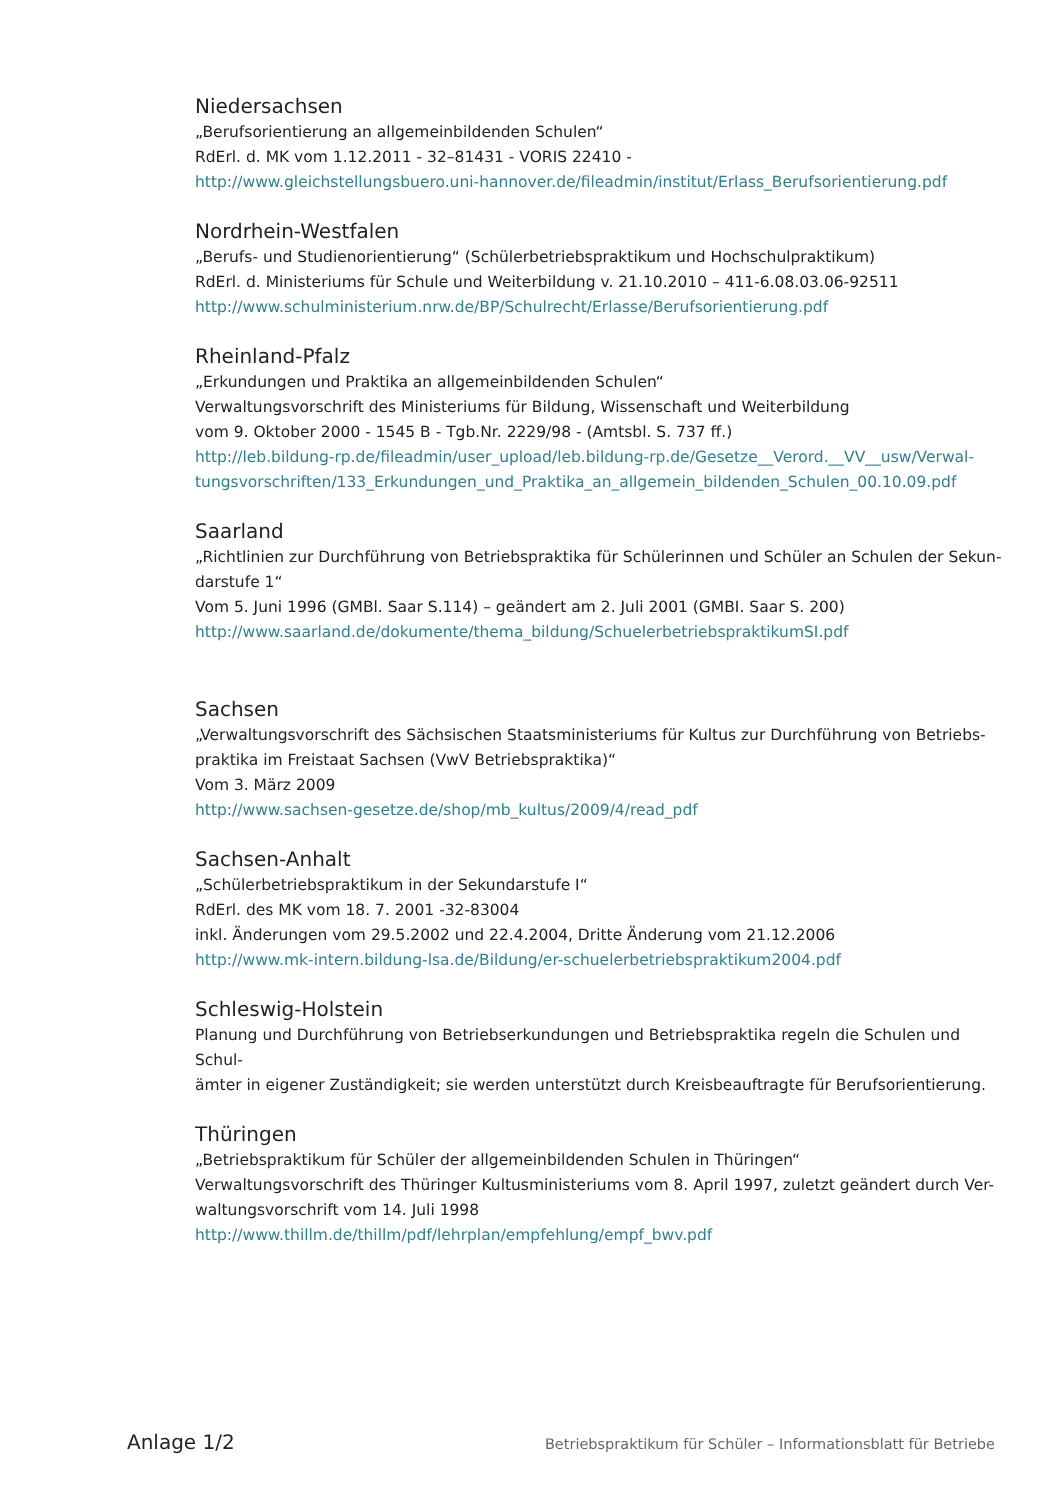Niedersachsen
„Berufsorientierung an allgemeinbildenden Schulen“
RdErl. d. MK vom 1.12.2011 - 32–81431 - VORIS 22410 -
http://www.gleichstellungsbuero.uni-hannover.de/fileadmin/institut/Erlass_Berufsorientierung.pdf
Nordrhein-Westfalen
„Berufs- und Studienorientierung“ (Schülerbetriebspraktikum und Hochschulpraktikum)
RdErl. d. Ministeriums für Schule und Weiterbildung v. 21.10.2010 – 411-6.08.03.06-92511
http://www.schulministerium.nrw.de/BP/Schulrecht/Erlasse/Berufsorientierung.pdf
Rheinland-Pfalz
„Erkundungen und Praktika an allgemeinbildenden Schulen“
Verwaltungsvorschrift des Ministeriums für Bildung, Wissenschaft und Weiterbildung
vom 9. Oktober 2000 - 1545 B - Tgb.Nr. 2229/98 - (Amtsbl. S. 737 ff.)
http://leb.bildung-rp.de/fileadmin/user_upload/leb.bildung-rp.de/Gesetze__Verord.__VV__usw/Verwal-
tungsvorschriften/133_Erkundungen_und_Praktika_an_allgemein_bildenden_Schulen_00.10.09.pdf
Saarland
„Richtlinien zur Durchführung von Betriebspraktika für Schülerinnen und Schüler an Schulen der Sekun-
darstufe 1“
Vom 5. Juni 1996 (GMBl. Saar S.114) – geändert am 2. Juli 2001 (GMBI. Saar S. 200)
http://www.saarland.de/dokumente/thema_bildung/SchuelerbetriebspraktikumSI.pdf
Sachsen
„Verwaltungsvorschrift des Sächsischen Staatsministeriums für Kultus zur Durchführung von Betriebs-
praktika im Freistaat Sachsen (VwV Betriebspraktika)“
Vom 3. März 2009
http://www.sachsen-gesetze.de/shop/mb_kultus/2009/4/read_pdf
Sachsen-Anhalt
„Schülerbetriebspraktikum in der Sekundarstufe I“
RdErl. des MK vom 18. 7. 2001 -32-83004
inkl. Änderungen vom 29.5.2002 und 22.4.2004, Dritte Änderung vom 21.12.2006
http://www.mk-intern.bildung-lsa.de/Bildung/er-schuelerbetriebspraktikum2004.pdf
Schleswig-Holstein
Planung und Durchführung von Betriebserkundungen und Betriebspraktika regeln die Schulen und Schul-
ämter in eigener Zuständigkeit; sie werden unterstützt durch Kreisbeauftragte für Berufsorientierung.
Thüringen
„Betriebspraktikum für Schüler der allgemeinbildenden Schulen in Thüringen“
Verwaltungsvorschrift des Thüringer Kultusministeriums vom 8. April 1997, zuletzt geändert durch Ver-
waltungsvorschrift vom 14. Juli 1998
http://www.thillm.de/thillm/pdf/lehrplan/empfehlung/empf_bwv.pdf
Anlage 1/2 Betriebspraktikum für Schüler – Informationsblatt für Betriebe